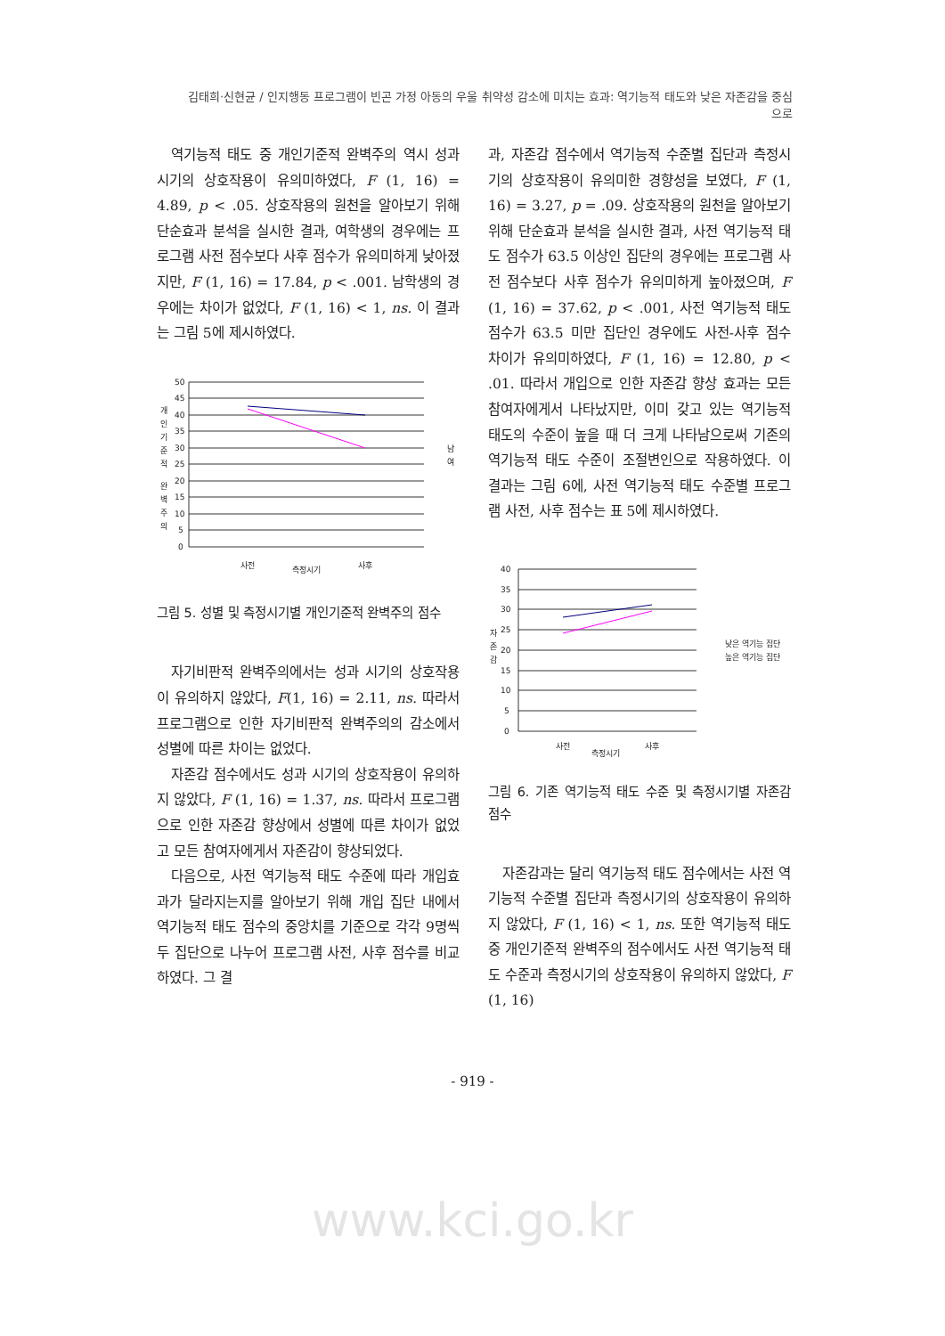김태희·신현균 / 인지행동 프로그램이 빈곤 가정 아동의 우울 취약성 감소에 미치는 효과: 역기능적 태도와 낮은 자존감을 중심으로
역기능적 태도 중 개인기준적 완벽주의 역시 성과 시기의 상호작용이 유의미하였다, F (1, 16) = 4.89, p < .05. 상호작용의 원천을 알아보기 위해 단순효과 분석을 실시한 결과, 여학생의 경우에는 프로그램 사전 점수보다 사후 점수가 유의미하게 낮아졌지만, F (1, 16) = 17.84, p < .001. 남학생의 경우에는 차이가 없었다, F (1, 16) < 1, ns. 이 결과는 그림 5에 제시하였다.
50
45
40
35
30
25
20
15
10
5
0
개
인
기
준
적
완
벽
주
의
사전
측정시기
사후
남
여
그림 5. 성별 및 측정시기별 개인기준적 완벽주의 점수
자기비판적 완벽주의에서는 성과 시기의 상호작용이 유의하지 않았다, F(1, 16) = 2.11, ns. 따라서 프로그램으로 인한 자기비판적 완벽주의의 감소에서 성별에 따른 차이는 없었다.
자존감 점수에서도 성과 시기의 상호작용이 유의하지 않았다, F (1, 16) = 1.37, ns. 따라서 프로그램으로 인한 자존감 향상에서 성별에 따른 차이가 없었고 모든 참여자에게서 자존감이 향상되었다.
다음으로, 사전 역기능적 태도 수준에 따라 개입효과가 달라지는지를 알아보기 위해 개입 집단 내에서 역기능적 태도 점수의 중앙치를 기준으로 각각 9명씩 두 집단으로 나누어 프로그램 사전, 사후 점수를 비교하였다. 그 결
과, 자존감 점수에서 역기능적 수준별 집단과 측정시기의 상호작용이 유의미한 경향성을 보였다, F (1, 16) = 3.27, p = .09. 상호작용의 원천을 알아보기 위해 단순효과 분석을 실시한 결과, 사전 역기능적 태도 점수가 63.5 이상인 집단의 경우에는 프로그램 사전 점수보다 사후 점수가 유의미하게 높아졌으며, F (1, 16) = 37.62, p < .001, 사전 역기능적 태도 점수가 63.5 미만 집단인 경우에도 사전-사후 점수 차이가 유의미하였다, F (1, 16) = 12.80, p < .01. 따라서 개입으로 인한 자존감 향상 효과는 모든 참여자에게서 나타났지만, 이미 갖고 있는 역기능적 태도의 수준이 높을 때 더 크게 나타남으로써 기존의 역기능적 태도 수준이 조절변인으로 작용하였다. 이 결과는 그림 6에, 사전 역기능적 태도 수준별 프로그램 사전, 사후 점수는 표 5에 제시하였다.
40
35
30
25
20
15
10
5
0
자
존
감
사전
측정시기
사후
낮은 역기능 집단
높은 역기능 집단
그림 6. 기존 역기능적 태도 수준 및 측정시기별 자존감 점수
자존감과는 달리 역기능적 태도 점수에서는 사전 역기능적 수준별 집단과 측정시기의 상호작용이 유의하지 않았다, F (1, 16) < 1, ns. 또한 역기능적 태도 중 개인기준적 완벽주의 점수에서도 사전 역기능적 태도 수준과 측정시기의 상호작용이 유의하지 않았다, F (1, 16)
- 919 -
www.kci.go.kr